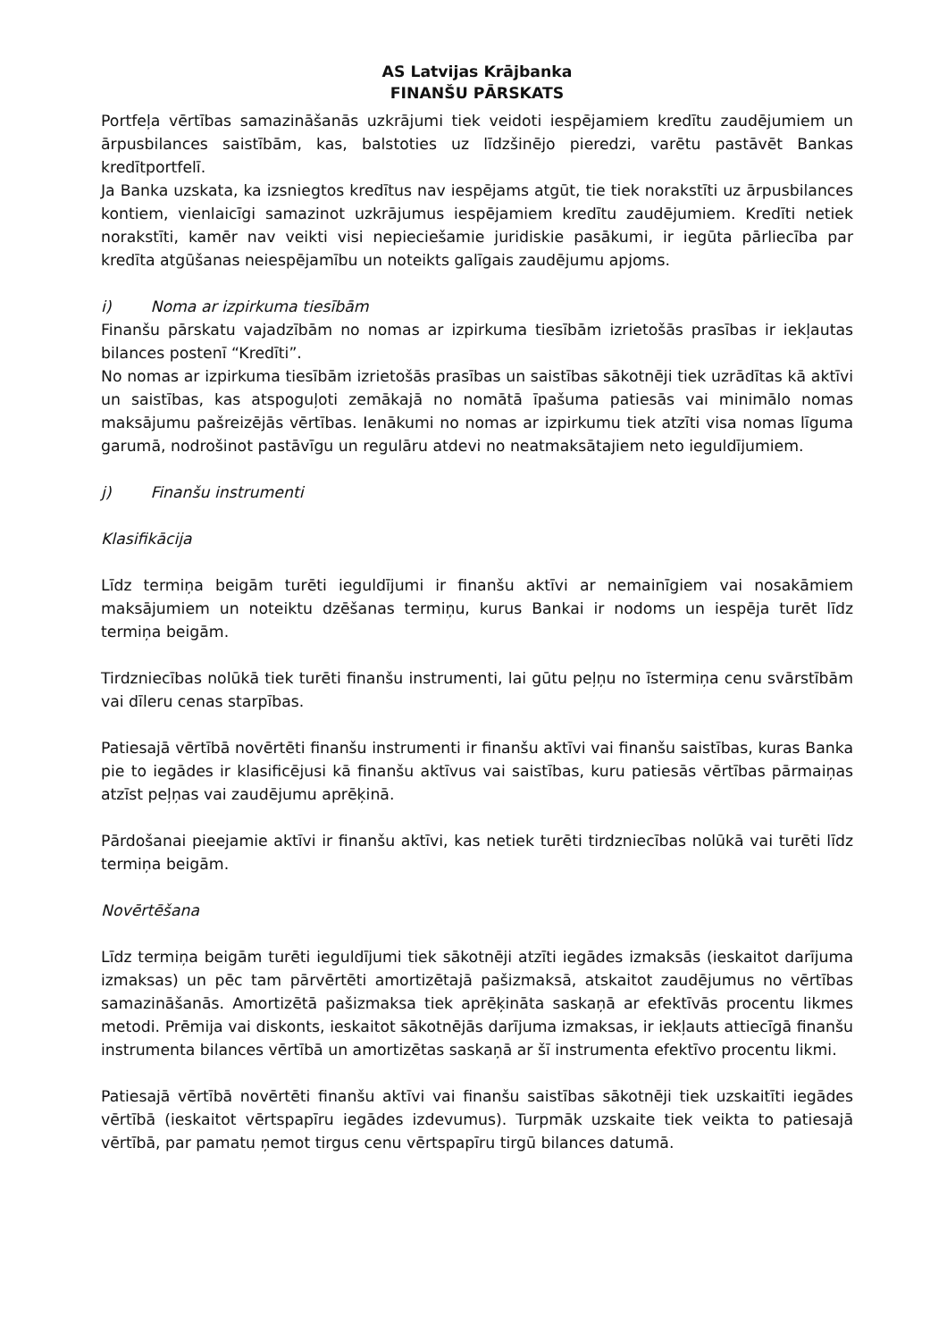AS Latvijas Krājbanka
FINANŠU PĀRSKATS
Portfeļa vērtības samazināšanās uzkrājumi tiek veidoti iespējamiem kredītu zaudējumiem un ārpusbilances saistībām, kas, balstoties uz līdzšinējo pieredzi, varētu pastāvēt Bankas kredītportfelī.
Ja Banka uzskata, ka izsniegtos kredītus nav iespējams atgūt, tie tiek norakstīti uz ārpusbilances kontiem, vienlaicīgi samazinot uzkrājumus iespējamiem kredītu zaudējumiem. Kredīti netiek norakstīti, kamēr nav veikti visi nepieciešamie juridiskie pasākumi, ir iegūta pārliecība par kredīta atgūšanas neiespējamību un noteikts galīgais zaudējumu apjoms.
i) Noma ar izpirkuma tiesībām
Finanšu pārskatu vajadzībām no nomas ar izpirkuma tiesībām izrietošās prasības ir iekļautas bilances postenī “Kredīti”.
No nomas ar izpirkuma tiesībām izrietošās prasības un saistības sākotnēji tiek uzrādītas kā aktīvi un saistības, kas atspoguļoti zemākajā no nomātā īpašuma patiesās vai minimālo nomas maksājumu pašreizējās vērtības. Ienākumi no nomas ar izpirkumu tiek atzīti visa nomas līguma garumā, nodrošinot pastāvīgu un regulāru atdevi no neatmaksātajiem neto ieguldījumiem.
j) Finanšu instrumenti
Klasifikācija
Līdz termiņa beigām turēti ieguldījumi ir finanšu aktīvi ar nemainīgiem vai nosakāmiem maksājumiem un noteiktu dzēšanas termiņu, kurus Bankai ir nodoms un iespēja turēt līdz termiņa beigām.
Tirdzniecības nolūkā tiek turēti finanšu instrumenti, lai gūtu peļņu no īstermiņa cenu svārstībām vai dīleru cenas starpības.
Patiesajā vērtībā novērtēti finanšu instrumenti ir finanšu aktīvi vai finanšu saistības, kuras Banka pie to iegādes ir klasificējusi kā finanšu aktīvus vai saistības, kuru patiesās vērtības pārmaiņas atzīst peļņas vai zaudējumu aprēķinā.
Pārdošanai pieejamie aktīvi ir finanšu aktīvi, kas netiek turēti tirdzniecības nolūkā vai turēti līdz termiņa beigām.
Novērtēšana
Līdz termiņa beigām turēti ieguldījumi tiek sākotnēji atzīti iegādes izmaksās (ieskaitot darījuma izmaksas) un pēc tam pārvērtēti amortizētajā pašizmaksā, atskaitot zaudējumus no vērtības samazināšanās. Amortizētā pašizmaksa tiek aprēķināta saskaņā ar efektīvās procentu likmes metodi. Prēmija vai diskonts, ieskaitot sākotnējās darījuma izmaksas, ir iekļauts attiecīgā finanšu instrumenta bilances vērtībā un amortizētas saskaņā ar šī instrumenta efektīvo procentu likmi.
Patiesajā vērtībā novērtēti finanšu aktīvi vai finanšu saistības sākotnēji tiek uzskaitīti iegādes vērtībā (ieskaitot vērtspapīru iegādes izdevumus). Turpmāk uzskaite tiek veikta to patiesajā vērtībā, par pamatu ņemot tirgus cenu vērtspapīru tirgū bilances datumā.